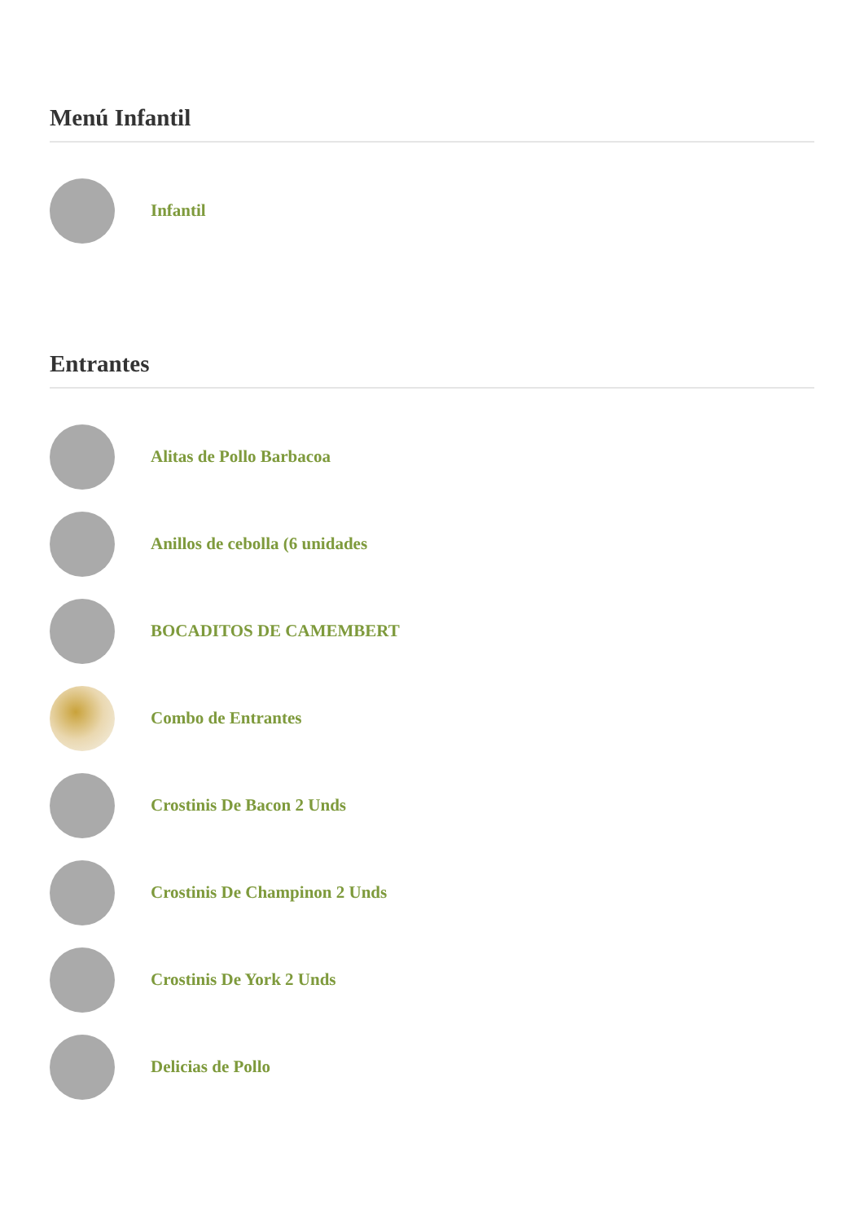Menú Infantil
Infantil
Entrantes
Alitas de Pollo Barbacoa
Anillos de cebolla (6 unidades
BOCADITOS DE CAMEMBERT
Combo de Entrantes
Crostinis De Bacon 2 Unds
Crostinis De Champinon 2 Unds
Crostinis De York 2 Unds
Delicias de Pollo